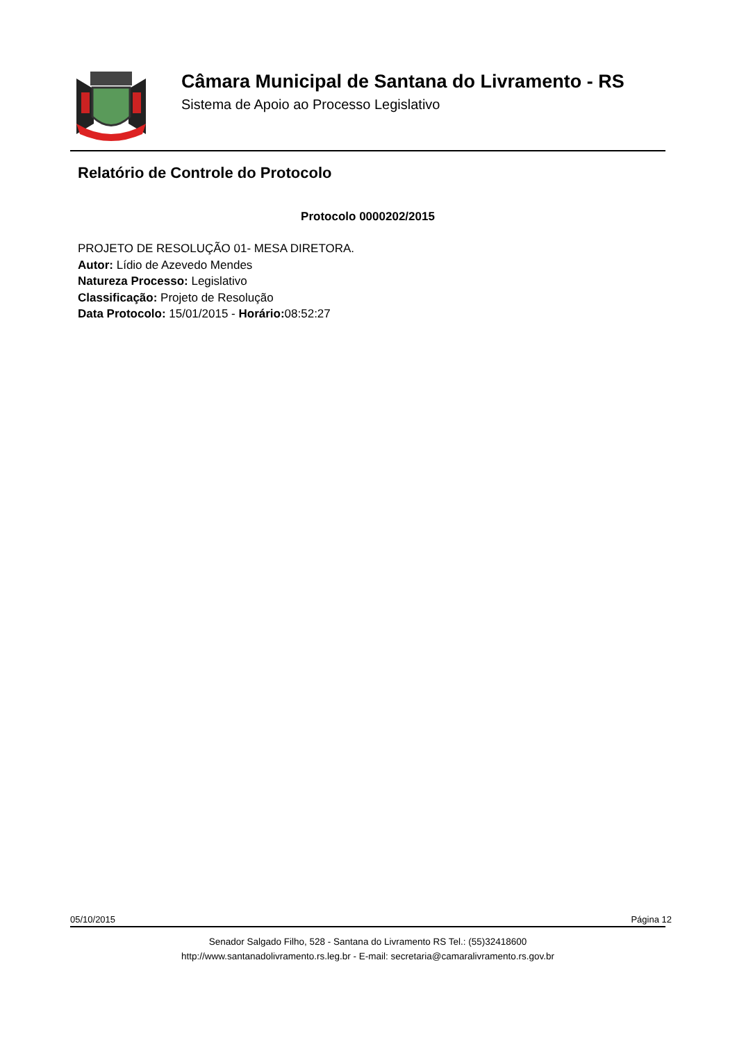Câmara Municipal de Santana do Livramento - RS
Sistema de Apoio ao Processo Legislativo
Relatório de Controle do Protocolo
Protocolo 0000202/2015
PROJETO DE RESOLUÇÃO 01- MESA DIRETORA.
Autor: Lídio de Azevedo Mendes
Natureza Processo: Legislativo
Classificação: Projeto de Resolução
Data Protocolo: 15/01/2015 - Horário: 08:52:27
05/10/2015 Página 12
Senador Salgado Filho, 528 - Santana do Livramento RS Tel.: (55)32418600
http://www.santanadolivramento.rs.leg.br - E-mail: secretaria@camaralivramento.rs.gov.br